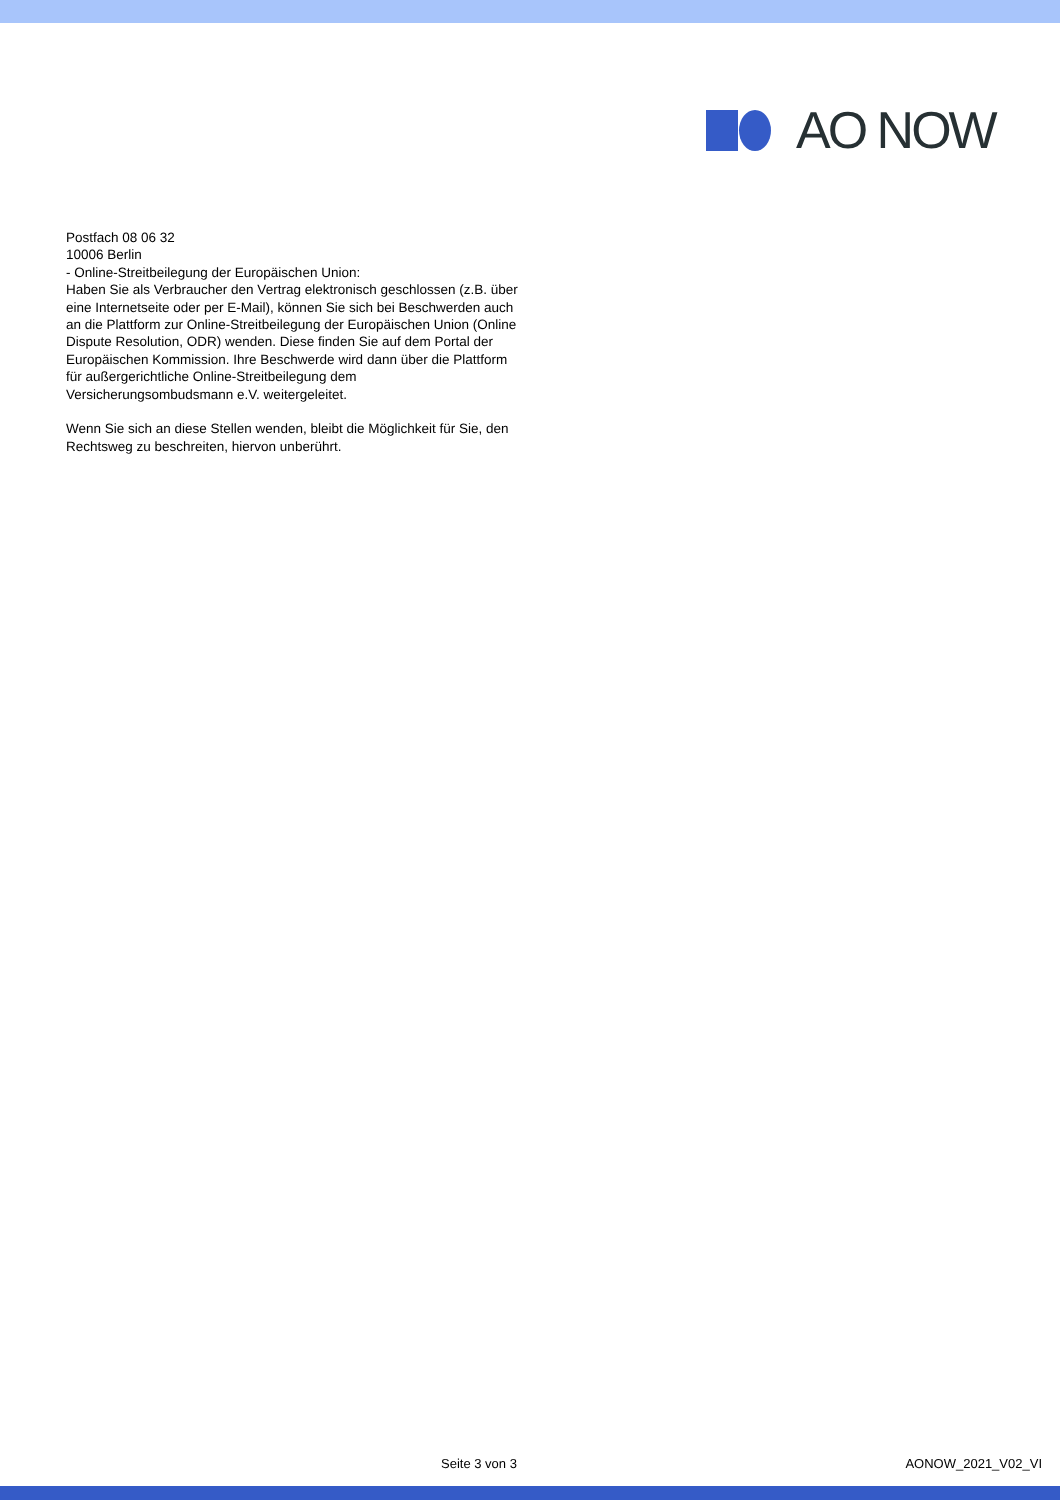AO NOW
Postfach 08 06 32
10006 Berlin
- Online-Streitbeilegung der Europäischen Union:
Haben Sie als Verbraucher den Vertrag elektronisch geschlossen (z.B. über eine Internetseite oder per E-Mail), können Sie sich bei Beschwerden auch an die Plattform zur Online-Streitbeilegung der Europäischen Union (Online Dispute Resolution, ODR) wenden. Diese finden Sie auf dem Portal der Europäischen Kommission. Ihre Beschwerde wird dann über die Plattform für außergerichtliche Online-Streitbeilegung dem Versicherungsombudsmann e.V. weitergeleitet.
Wenn Sie sich an diese Stellen wenden, bleibt die Möglichkeit für Sie, den Rechtsweg zu beschreiten, hiervon unberührt.
Seite 3 von 3 AONOW_2021_V02_VI